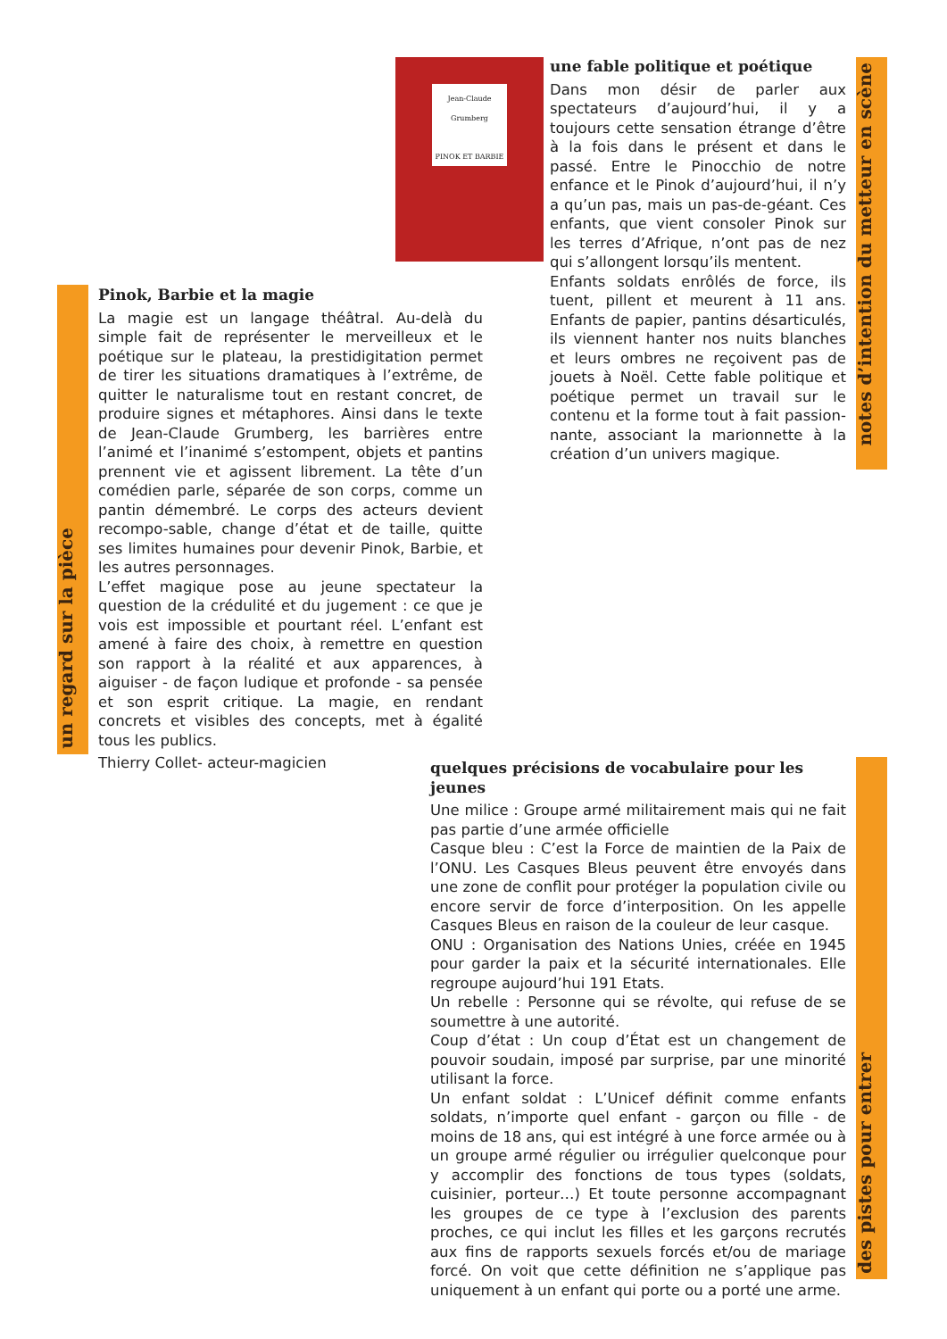Jean-Claude Grumberg
PINOK ET BARBIE
une fable politique et poétique
Dans mon désir de parler aux spectateurs d’aujourd’hui, il y a toujours cette sensation étrange d’être à la fois dans le présent et dans le passé. Entre le Pinocchio de notre enfance et le Pinok d’aujourd’hui, il n’y a qu’un pas, mais un pas-de-géant. Ces enfants, que vient consoler Pinok sur les terres d’Afrique, n’ont pas de nez qui s’allongent lorsqu’ils mentent.
Enfants soldats enrôlés de force, ils tuent, pillent et meurent à 11 ans. Enfants de papier, pantins désarticulés, ils viennent hanter nos nuits blanches et leurs ombres ne reçoivent pas de jouets à Noël. Cette fable politique et poétique permet un travail sur le contenu et la forme tout à fait passion-nante, associant la marionnette à la création d’un univers magique.
notes d’intention du metteur en scène
un regard sur la pièce
Pinok, Barbie et la magie
La magie est un langage théâtral. Au-delà du simple fait de représenter le merveilleux et le poétique sur le plateau, la prestidigitation permet de tirer les situations dramatiques à l’extrême, de quitter le naturalisme tout en restant concret, de produire signes et métaphores. Ainsi dans le texte de Jean-Claude Grumberg, les barrières entre l’animé et l’inanimé s’estompent, objets et pantins prennent vie et agissent librement. La tête d’un comédien parle, séparée de son corps, comme un pantin démembré. Le corps des acteurs devient recompo-sable, change d’état et de taille, quitte ses limites humaines pour devenir Pinok, Barbie, et les autres personnages.
L’effet magique pose au jeune spectateur la question de la crédulité et du jugement : ce que je vois est impossible et pourtant réel. L’enfant est amené à faire des choix, à remettre en question son rapport à la réalité et aux apparences, à aiguiser - de façon ludique et profonde - sa pensée et son esprit critique. La magie, en rendant concrets et visibles des concepts, met à égalité tous les publics.
Thierry Collet- acteur-magicien
quelques précisions de vocabulaire pour les jeunes
Une milice : Groupe armé militairement mais qui ne fait pas partie d’une armée officielle
Casque bleu : C’est la Force de maintien de la Paix de l’ONU. Les Casques Bleus peuvent être envoyés dans une zone de conflit pour protéger la population civile ou encore servir de force d’interposition. On les appelle Casques Bleus en raison de la couleur de leur casque.
ONU : Organisation des Nations Unies, créée en 1945 pour garder la paix et la sécurité internationales. Elle regroupe aujourd’hui 191 Etats.
Un rebelle : Personne qui se révolte, qui refuse de se soumettre à une autorité.
Coup d’état : Un coup d’État est un changement de pouvoir soudain, imposé par surprise, par une minorité utilisant la force.
Un enfant soldat : L’Unicef définit comme enfants soldats, n’importe quel enfant - garçon ou fille - de moins de 18 ans, qui est intégré à une force armée ou à un groupe armé régulier ou irrégulier quelconque pour y accomplir des fonctions de tous types (soldats, cuisinier, porteur…) Et toute personne accompagnant les groupes de ce type à l’exclusion des parents proches, ce qui inclut les filles et les garçons recrutés aux fins de rapports sexuels forcés et/ou de mariage forcé. On voit que cette définition ne s’applique pas uniquement à un enfant qui porte ou a porté une arme.
des pistes pour entrer